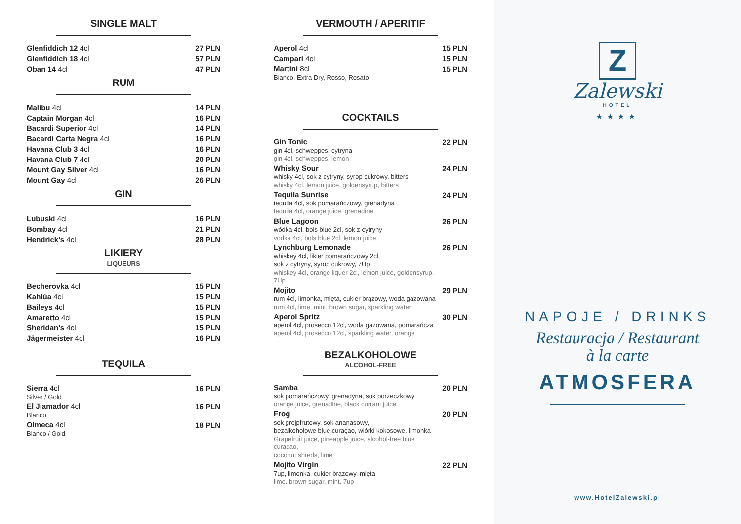SINGLE MALT
| Glenfiddich 12 4cl | 27 PLN |
| Glenfiddich 18 4cl | 57 PLN |
| Oban 14 4cl | 47 PLN |
RUM
| Malibu 4cl | 14 PLN |
| Captain Morgan 4cl | 16 PLN |
| Bacardi Superior 4cl | 14 PLN |
| Bacardi Carta Negra 4cl | 16 PLN |
| Havana Club 3 4cl | 16 PLN |
| Havana Club 7 4cl | 20 PLN |
| Mount Gay Silver 4cl | 16 PLN |
| Mount Gay 4cl | 26 PLN |
GIN
| Lubuski 4cl | 16 PLN |
| Bombay 4cl | 21 PLN |
| Hendrick’s 4cl | 28 PLN |
LIKIERY
LIQUEURS
| Becherovka 4cl | 15 PLN |
| Kahlúa 4cl | 15 PLN |
| Baileys 4cl | 15 PLN |
| Amaretto 4cl | 15 PLN |
| Sheridan’s 4cl | 15 PLN |
| Jägermeister 4cl | 16 PLN |
TEQUILA
| Sierra 4cl Silver / Gold | 16 PLN |
| El Jiamador 4cl Blanco | 16 PLN |
| Olmeca 4cl Blanco / Gold | 18 PLN |
VERMOUTH / APERITIF
| Aperol 4cl | 15 PLN |
| Campari 4cl | 15 PLN |
| Martini 8cl Bianco, Extra Dry, Rosso, Rosato | 15 PLN |
COCKTAILS
| Gin Tonic gin 4cl, schweppes, cytryna gin 4cl, schweppes, lemon | 22 PLN |
| Whisky Sour whisky 4cl, sok z cytryny, syrop cukrowy, bitters whisky 4cl, lemon juice, goldensyrup, bitters | 24 PLN |
| Tequila Sunrise tequila 4cl, sok pomarańczowy, grenadyna tequila 4cl, orange juice, grenadine | 24 PLN |
| Blue Lagoon wódka 4cl, bols blue 2cl, sok z cytryny vodka 4cl, bols blue 2cl, lemon juice | 26 PLN |
| Lynchburg Lemonade whiskey 4cl, likier pomarańczowy 2cl, sok z cytryny, syrop cukrowy, 7Up whiskey 4cl, orange liquer 2cl, lemon juice, goldensyrup, 7Up | 26 PLN |
| Mojito rum 4cl, limonka, mięta, cukier brązowy, woda gazowana rum 4cl, lime, mint, brown sugar, sparkling water | 29 PLN |
| Aperol Spritz aperol 4cl, prosecco 12cl, woda gazowana, pomarańcza aperol 4cl, prosecco 12cl, sparkling water, orange | 30 PLN |
BEZALKOHOLOWE
ALCOHOL-FREE
| Samba sok pomarańczowy, grenadyna, sok porzeczkowy orange juice, grenadine, black currant juice | 20 PLN |
| Frog sok grejpfrutowy, sok ananasowy, bezalkoholowe blue curaçao, wiórki kokosowe, limonka Grapefruit juice, pineapple juice, alcohol-free blue curaçao, coconut shreds, lime | 20 PLN |
| Mojito Virgin 7up, limonka, cukier brązowy, mięta lime, brown sugar, mint, 7up | 22 PLN |
Z
Zalewski
HOTEL
★★★★
NAPOJE / DRINKS
Restauracja / Restaurant
à la carte
ATMOSFERA
www.HotelZalewski.pl